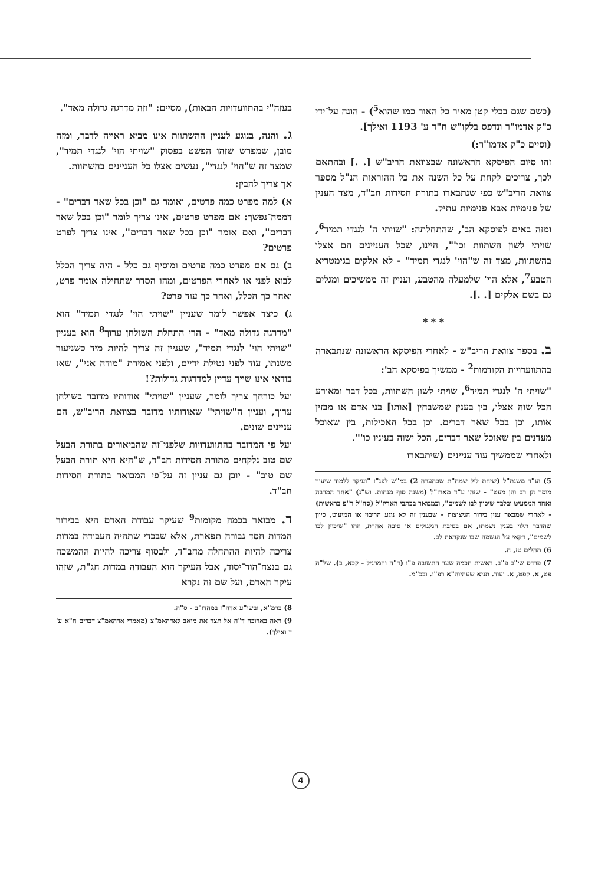(כשם שגם בכלי קטן מאיר כל האור כמו שהוא<sup>5</sup>) - הוגה על־ידי כ"ק אדמו"ר ונדפס בלקו"ש ח"ד ע' 1193 ואילך].
(וסיים כ"ק אדמו"ר:)
זהו סיום הפיסקא הראשונה שבצוואת הריב"ש [. .] ובהתאם לכך, צריכים לקחת על כל השנה את כל ההוראות הנ"ל מספר צוואת הריב"ש כפי שנתבארו בתורת חסידות חב"ד, מצד הענין של פנימיות אבא פנימיות עתיק.
ומזה באים לפיסקא הב', שהתחלתה: "שויתי ה' לנגדי תמיד<sup>6</sup>, שויתי לשון השתוות וכו'", היינו, שכל העניינים הם אצלו בהשתוות, מצד זה ש"הוי' לנגדי תמיד" - לא אלקים בגימטריא הטבע<sup>7</sup>, אלא הוי' שלמעלה מהטבע, ועניין זה ממשיכים ומגלים גם בשם אלקים [. .].
* * *
ב. בספר צוואת הריב"ש - לאחרי הפיסקא הראשונה שנתבארה בהתוועדויות הקודמות<sup>2</sup> - ממשיך בפיסקא הב':
"שויתי ה' לנגדי תמיד<sup>6</sup>, שויתי לשון השתוות, בכל דבר ומאורע הכל שוה אצלו, בין בענין שמשבחין [אותו] בני אדם או מבזין אותו, וכן בכל שאר דברים. וכן בכל האכילות, בין שאוכל מעדנים בין שאוכל שאר דברים, הכל ישוה בעיניו כו'".
ולאחרי שממשיך עוד עניינים (שיתבארו
5) וע"ד משנת"ל (שיחת ליל שמח"ת שבהערה 2) במ"ש לפנ"ז "ועיקר ללמוד שיעור מוסר הן רב והן מעט" - שזהו ע"ד מארז"ל (משנה סוף מנחות. וש"נ) "אחד המרבה ואחד הממעיט ובלבד שיכוין לבו לשמים", וכמבואר בכתבי האריז"ל (סה"ל ר"פ בראשית) - לאחרי שמבאר ענין בירור הניצוצות - שבענין זה לא נוגע הריבוי או המיעוט, כיוון שהדבר תלוי בענין נשמתו, אם בסיבת הגלגולים או סיבה אחרת, וזהו "שיכוין לבו לשמים", דקאי על הנשמה שבו שנקראת לב.
6) תהלים טז, ח.
7) פרדס שי"ב פ"ב. ראשית חכמה שער התשובה פ"ו (ד"ה והמרגיל - קכא, ב). של"ה פט, א. קפט, א. ועוד. תניא שעהיוה"א רפ"ו. ובכ"מ.
בעזה"י בהתוועדויות הבאות), מסיים: "וזה מדרגה גדולה מאד".
ג. והנה, בנוגע לעניין ההשתוות אינו מביא ראייה לדבר, ומזה מובן, שמפרש שזהו הפשט בפסוק "שויתי הוי' לנגדי תמיד", שמצד זה ש"הוי' לנגדי", נעשים אצלו כל העניינים בהשתוות.
אך צריך להבין:
א) למה מפרט כמה פרטים, ואומר גם "וכן בכל שאר דברים" - דממה־נפשך: אם מפרט פרטים, אינו צריך לומר "וכן בכל שאר דברים", ואם אומר "וכן בכל שאר דברים", אינו צריך לפרט פרטים?
ב) גם אם מפרט כמה פרטים ומוסיף גם כלל - היה צריך הכלל לבוא לפני או לאחרי הפרטים, ומהו הסדר שתחילה אומר פרט, ואחר כך הכלל, ואחר כך עוד פרט?
ג) כיצד אפשר לומר שעניין "שויתי הוי' לנגדי תמיד" הוא "מדרגה גדולה מאד" - הרי התחלת השולחן ערוך<sup>8</sup> הוא בעניין "שויתי הוי' לנגדי תמיד", שעניין זה צריך להיות מיד כשניעור משנתו, עוד לפני נטילת ידיים, ולפני אמירת "מודה אני", שאז בודאי אינו שייך עדיין למדרגות גדולות?!
ועל כורחך צריך לומר, שעניין "שויתי" אודותיו מדובר בשולחן ערוך, ועניין ה"שויתי" שאודותיו מדובר בצוואת הריב"ש, הם עניינים שונים.
ועל פי המדובר בהתוועדויות שלפני־זה שהביאורים בתורת הבעל שם טוב נלקחים מתורת חסידות חב"ד, ש"היא היא תורת הבעל שם טוב" - יובן גם עניין זה על־פי המבואר בתורת חסידות חב"ד.
ד. מבואר בכמה מקומות<sup>9</sup> שעיקר עבודת האדם היא בבירור המדות חסד גבורה תפארת, אלא שבכדי שתהיה העבודה במדות צריכה להיות ההתחלה מחב"ד, ולבסוף צריכה להיות ההמשכה גם בנצח־הוד־יסוד, אבל העיקר הוא העבודה במדות חג"ת, שזהו עיקר האדם, ועל שם זה נקרא
8) ברמ"א, ובשו"ע אדה"ז במהדו"ב - ס"ה.
9) ראה בארוכה ד"ה אל תצר את מואב לאדהאמ"צ (מאמרי אדהאמ"צ דברים ח"א ע' ד ואילך).
4